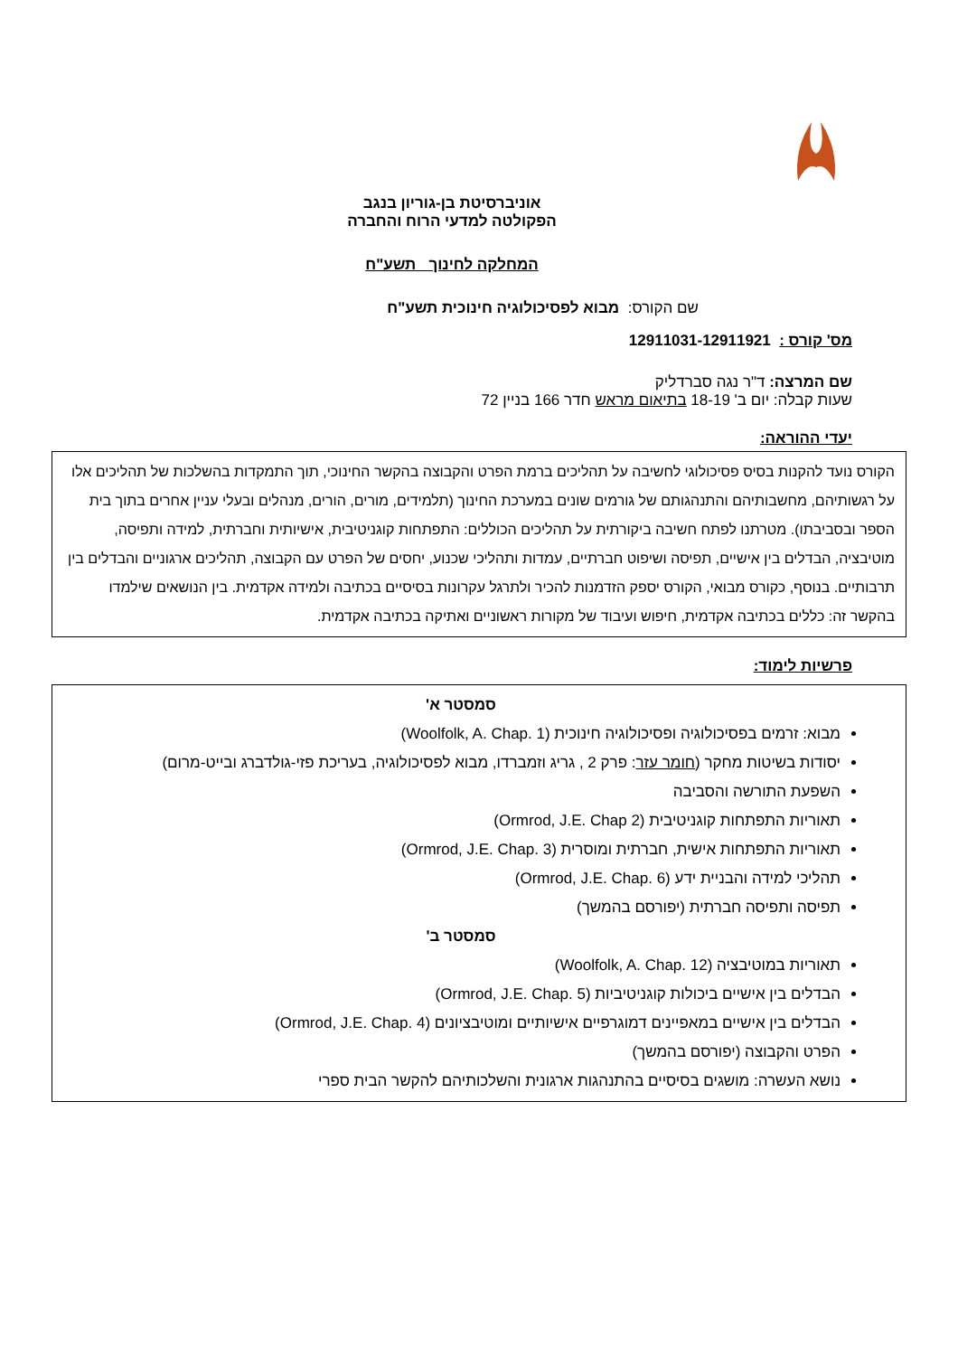אוניברסיטת בן-גוריון בנגב
הפקולטה למדעי הרוח והחברה
המחלקה לחינוך תשע"ח
שם הקורס: מבוא לפסיכולוגיה חינוכית תשע"ח
מס' קורס : 12911031-12911921
שם המרצה: ד"ר נגה סברדליק
שעות קבלה: יום ב' 18-19 בתיאום מראש חדר 166 בניין 72
יעדי ההוראה:
הקורס נועד להקנות בסיס פסיכולוגי לחשיבה על תהליכים ברמת הפרט והקבוצה בהקשר החינוכי, תוך התמקדות בהשלכות של תהליכים אלו על רגשותיהם, מחשבותיהם והתנהגותם של גורמים שונים במערכת החינוך (תלמידים, מורים, הורים, מנהלים ובעלי עניין אחרים בתוך בית הספר ובסביבתו). מטרתנו לפתח חשיבה ביקורתית על תהליכים הכוללים: התפתחות קוגניטיבית, אישיותית וחברתית, למידה ותפיסה, מוטיבציה, הבדלים בין אישיים, תפיסה ושיפוט חברתיים, עמדות ותהליכי שכנוע, יחסים של הפרט עם הקבוצה, תהליכים ארגוניים והבדלים בין תרבותיים. בנוסף, כקורס מבואי, הקורס יספק הזדמנות להכיר ולתרגל עקרונות בסיסיים בכתיבה ולמידה אקדמית. בין הנושאים שילמדו בהקשר זה: כללים בכתיבה אקדמית, חיפוש ועיבוד של מקורות ראשוניים ואתיקה בכתיבה אקדמית.
פרשיות לימוד:
סמסטר א'
מבוא: זרמים בפסיכולוגיה ופסיכולוגיה חינוכית (Woolfolk, A. Chap. 1)
יסודות בשיטות מחקר (חומר עזר: פרק 2 , גריג וזמברדו, מבוא לפסיכולוגיה, בעריכת פזי-גולדברג ובייט-מרום)
השפעת התורשה והסביבה
תאוריות התפתחות קוגניטיבית (Ormrod, J.E. Chap 2)
תאוריות התפתחות אישית, חברתית ומוסרית (Ormrod, J.E. Chap. 3)
תהליכי למידה והבניית ידע (Ormrod, J.E. Chap. 6)
תפיסה ותפיסה חברתית (יפורסם בהמשך)
סמסטר ב'
תאוריות במוטיבציה (Woolfolk, A. Chap. 12)
הבדלים בין אישיים ביכולות קוגניטיביות (Ormrod, J.E. Chap. 5)
הבדלים בין אישיים במאפיינים דמוגרפיים אישיותיים ומוטיבציונים (Ormrod, J.E. Chap. 4)
הפרט והקבוצה (יפורסם בהמשך)
נושא העשרה: מושגים בסיסיים בהתנהגות ארגונית והשלכותיהם להקשר הבית ספרי